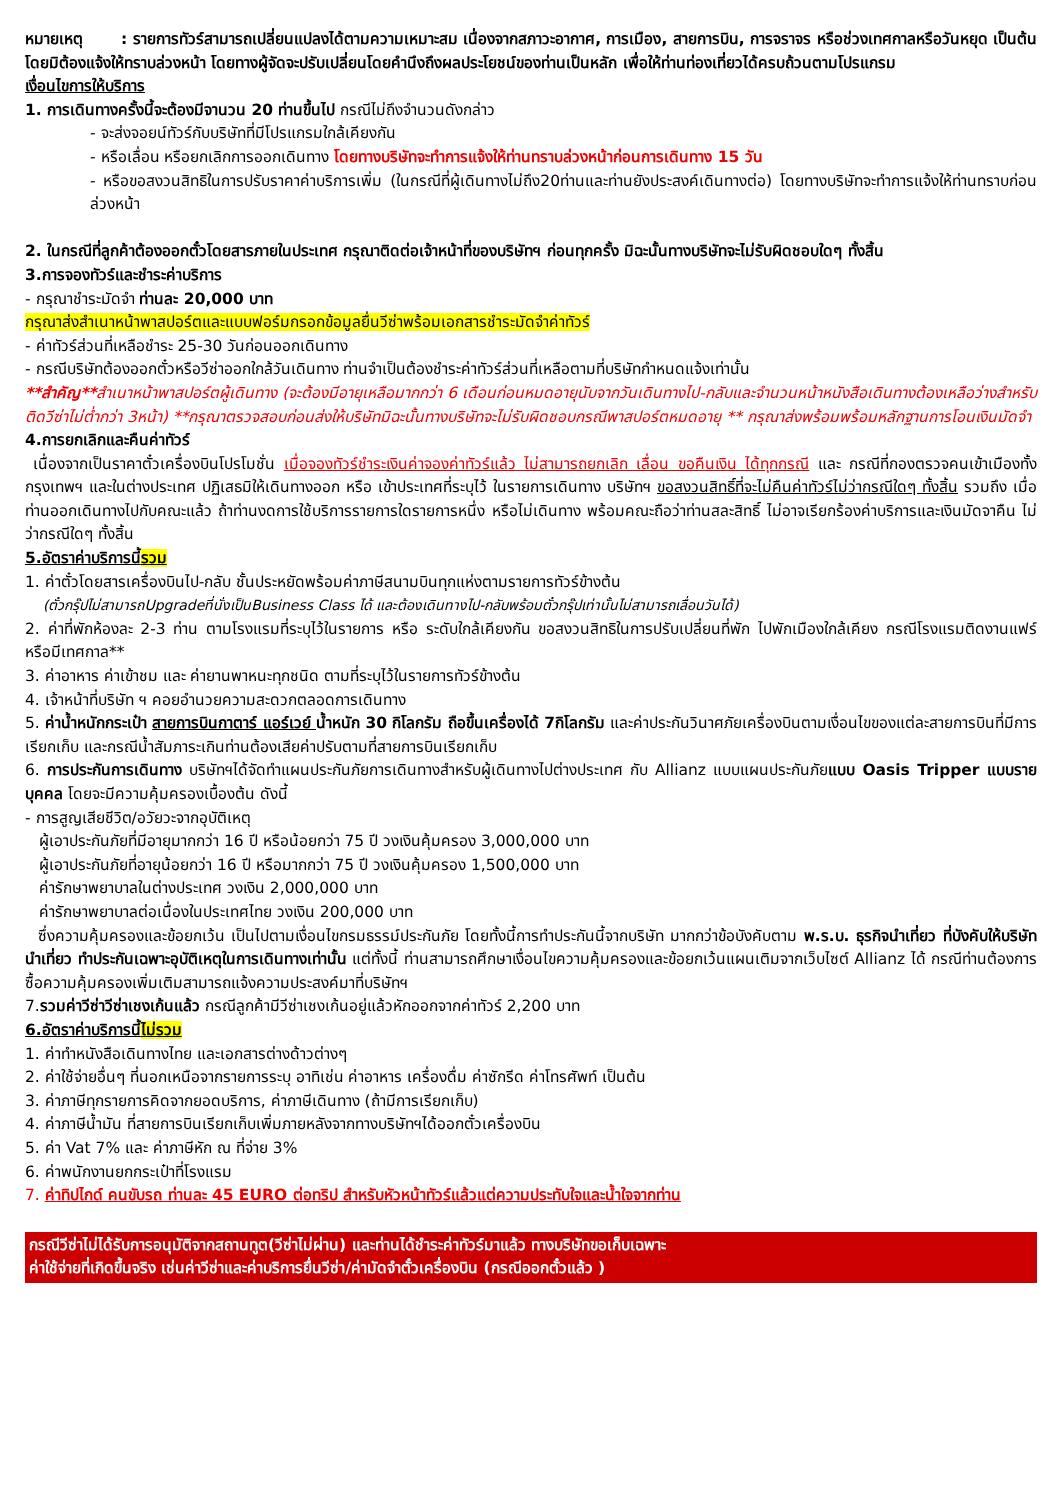หมายเหตุ : รายการทัวร์สามารถเปลี่ยนแปลงได้ตามความเหมาะสม เนื่องจากสภาวะอากาศ, การเมือง, สายการบิน, การจราจร หรือช่วงเทศกาลหรือวันหยุด เป็นต้น โดยมิต้องแจ้งให้ทราบล่วงหน้า โดยทางผู้จัดจะปรับเปลี่ยนโดยคำนึงถึงผลประโยชน์ของท่านเป็นหลัก เพื่อให้ท่านท่องเที่ยวได้ครบถ้วนตามโปรแกรม
เงื่อนไขการให้บริการ
1. การเดินทางครั้งนี้จะต้องมีจานวน 20 ท่านขึ้นไป กรณีไม่ถึงจำนวนดังกล่าว
- จะส่งจอยน์ทัวร์กับบริษัทที่มีโปรแกรมใกล้เคียงกัน
- หรือเลื่อน หรือยกเลิกการออกเดินทาง โดยทางบริษัทจะทำการแจ้งให้ท่านทราบล่วงหน้าก่อนการเดินทาง 15 วัน
- หรือขอสงวนสิทธิในการปรับราคาค่าบริการเพิ่ม (ในกรณีที่ผู้เดินทางไม่ถึง20ท่านและท่านยังประสงค์เดินทางต่อ) โดยทางบริษัทจะทำการแจ้งให้ท่านทราบก่อนล่วงหน้า
2. ในกรณีที่ลูกค้าต้องออกตั๋วโดยสารภายในประเทศ กรุณาติดต่อเจ้าหน้าที่ของบริษัทฯ ก่อนทุกครั้ง มิฉะนั้นทางบริษัทจะไม่รับผิดชอบใดๆ ทั้งสิ้น
3.การจองทัวร์และชำระค่าบริการ
- กรุณาชำระมัดจำ ท่านละ 20,000 บาท
กรุณาส่งสำเนาหน้าพาสปอร์ตและแบบฟอร์มกรอกข้อมูลยื่นวีซ่าพร้อมเอกสารชำระมัดจำค่าทัวร์
- ค่าทัวร์ส่วนที่เหลือชำระ 25-30 วันก่อนออกเดินทาง
- กรณีบริษัทต้องออกตั๋วหรือวีซ่าออกใกล้วันเดินทาง ท่านจำเป็นต้องชำระค่าทัวร์ส่วนที่เหลือตามที่บริษัทกำหนดแจ้งเท่านั้น
**สำคัญ**สำเนาหน้าพาสปอร์ตผู้เดินทาง (จะต้องมีอายุเหลือมากกว่า 6 เดือนก่อนหมดอายุนับจากวันเดินทางไป-กลับและจำนวนหน้าหนังสือเดินทางต้องเหลือว่างสำหรับติดวีซ่าไม่ต่ำกว่า 3หน้า) **กรุณาตรวจสอบก่อนส่งให้บริษัทมิฉะนั้นทางบริษัทจะไม่รับผิดชอบกรณีพาสปอร์ตหมดอายุ ** กรุณาส่งพร้อมพร้อมหลักฐานการโอนเงินมัดจำ
4.การยกเลิกและคืนค่าทัวร์
เนื่องจากเป็นราคาตั๋วเครื่องบินโปรโมชั่น เมื่อจองทัวร์ชำระเงินค่าจองค่าทัวร์แล้ว ไม่สามารถยกเลิก เลื่อน ขอคืนเงิน ได้ทุกกรณี และ กรณีที่กองตรวจคนเข้าเมืองทั้งกรุงเทพฯ และในต่างประเทศ ปฏิเสธมิให้เดินทางออก หรือ เข้าประเทศที่ระบุไว้ ในรายการเดินทาง บริษัทฯ ขอสงวนสิทธิ์ที่จะไม่คืนค่าทัวร์ไม่ว่ากรณีใดๆ ทั้งสิ้น รวมถึง เมื่อท่านออกเดินทางไปกับคณะแล้ว ถ้าท่านงดการใช้บริการรายการใดรายการหนึ่ง หรือไม่เดินทาง พร้อมคณะถือว่าท่านสละสิทธิ์ ไม่อาจเรียกร้องค่าบริการและเงินมัดจาคืน ไม่ว่ากรณีใดๆ ทั้งสิ้น
5.อัตราค่าบริการนี้รวม
1. ค่าตั๋วโดยสารเครื่องบินไป-กลับ ชั้นประหยัดพร้อมค่าภาษีสนามบินทุกแห่งตามรายการทัวร์ข้างต้น
(ตั๋วกรุ๊ปไม่สามารถUpgradeที่นั่งเป็นBusiness Class ได้ และต้องเดินทางไป-กลับพร้อมตั๋วกรุ๊ปเท่านั้นไม่สามารถเลื่อนวันได้)
2. ค่าที่พักห้องละ 2-3 ท่าน ตามโรงแรมที่ระบุไว้ในรายการ หรือ ระดับใกล้เคียงกัน ขอสงวนสิทธิในการปรับเปลี่ยนที่พัก ไปพักเมืองใกล้เคียง กรณีโรงแรมติดงานแฟร์หรือมีเทศกาล**
3. ค่าอาหาร ค่าเข้าชม และ ค่ายานพาหนะทุกชนิด ตามที่ระบุไว้ในรายการทัวร์ข้างต้น
4. เจ้าหน้าที่บริษัท ฯ คอยอำนวยความสะดวกตลอดการเดินทาง
5. ค่าน้ำหนักกระเป๋า สายการบินกาตาร์ แอร์เวย์ น้ำหนัก 30 กิโลกรัม ถือขึ้นเครื่องได้ 7กิโลกรัม และค่าประกันวินาศภัยเครื่องบินตามเงื่อนไขของแต่ละสายการบินที่มีการเรียกเก็บ และกรณีน้ำสัมภาระเกินท่านต้องเสียค่าปรับตามที่สายการบินเรียกเก็บ
6. การประกันการเดินทาง บริษัทฯได้จัดทำแผนประกันภัยการเดินทางสำหรับผู้เดินทางไปต่างประเทศ กับ Allianz แบบแผนประกันภัยแบบ Oasis Tripper แบบรายบุคคล โดยจะมีความคุ้มครองเบื้องต้น ดังนี้
- การสูญเสียชีวิต/อวัยวะจากอุบัติเหตุ
ผู้เอาประกันภัยที่มีอายุมากกว่า 16 ปี หรือน้อยกว่า 75 ปี วงเงินคุ้มครอง 3,000,000 บาท
ผู้เอาประกันภัยที่อายุน้อยกว่า 16 ปี หรือมากกว่า 75 ปี วงเงินคุ้มครอง 1,500,000 บาท
ค่ารักษาพยาบาลในต่างประเทศ วงเงิน 2,000,000 บาท
ค่ารักษาพยาบาลต่อเนื่องในประเทศไทย วงเงิน 200,000 บาท
ซึ่งความคุ้มครองและข้อยกเว้น เป็นไปตามเงื่อนไขกรมธรรม์ประกันภัย โดยทั้งนี้การทำประกันนี้จากบริษัท มากกว่าข้อบังคับตาม พ.ร.บ. ธุรกิจนำเที่ยว ที่บังคับให้บริษัทนำเที่ยว ทำประกันเฉพาะอุบัติเหตุในการเดินทางเท่านั้น แต่ทั้งนี้ ท่านสามารถศึกษาเงื่อนไขความคุ้มครองและข้อยกเว้นแผนเติมจากเว็บไซต์ Allianz ได้ กรณีท่านต้องการซื้อความคุ้มครองเพิ่มเติมสามารถแจ้งความประสงค์มาที่บริษัทฯ
7.รวมค่าวีซ่าวีซ่าเชงเก้นแล้ว กรณีลูกค้ามีวีซ่าเชงเก้นอยู่แล้วหักออกจากค่าทัวร์ 2,200 บาท
6.อัตราค่าบริการนี้ไม่รวม
1. ค่าทำหนังสือเดินทางไทย และเอกสารต่างด้าวต่างๆ
2. ค่าใช้จ่ายอื่นๆ ที่นอกเหนือจากรายการระบุ อาทิเช่น ค่าอาหาร เครื่องดื่ม ค่าซักรีด ค่าโทรศัพท์ เป็นต้น
3. ค่าภาษีทุกรายการคิดจากยอดบริการ, ค่าภาษีเดินทาง (ถ้ามีการเรียกเก็บ)
4. ค่าภาษีน้ำมัน ที่สายการบินเรียกเก็บเพิ่มภายหลังจากทางบริษัทฯได้ออกตั๋วเครื่องบิน
5. ค่า Vat 7% และ ค่าภาษีหัก ณ ที่จ่าย 3%
6. ค่าพนักงานยกกระเป๋าที่โรงแรม
7. ค่าทิปไกด์ คนขับรถ ท่านละ 45 EURO ต่อทริป สำหรับหัวหน้าทัวร์แล้วแต่ความประทับใจและน้ำใจจากท่าน
กรณีวีซ่าไม่ได้รับการอนุมัติจากสถานทูต(วีซ่าไม่ผ่าน) และท่านได้ชำระค่าทัวร์มาแล้ว ทางบริษัทขอเก็บเฉพาะ
ค่าใช้จ่ายที่เกิดขึ้นจริง เช่นค่าวีซ่าและค่าบริการยื่นวีซ่า/ค่ามัดจำตั๋วเครื่องบิน (กรณีออกตั๋วแล้ว )